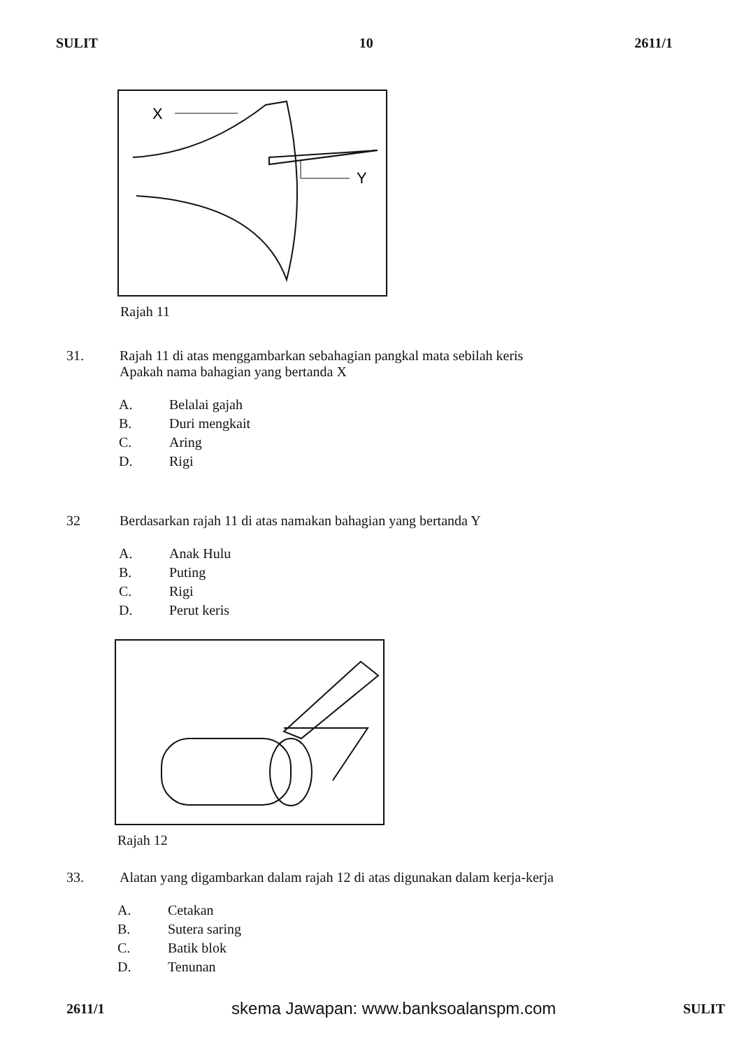SULIT 10 2611/1
X
Y
Rajah 11
31. Rajah 11 di atas menggambarkan sebahagian pangkal mata sebilah keris
Apakah nama bahagian yang bertanda X
A. Belalai gajah
B. Duri mengkait
C. Aring
D. Rigi
32 Berdasarkan rajah 11 di atas namakan bahagian yang bertanda Y
A. Anak Hulu
B. Puting
C. Rigi
D. Perut keris
Rajah 12
33. Alatan yang digambarkan dalam rajah 12 di atas digunakan dalam kerja-kerja
A. Cetakan
B. Sutera saring
C. Batik blok
D. Tenunan
2611/1 skema Jawapan: www.banksoalanspm.com SULIT